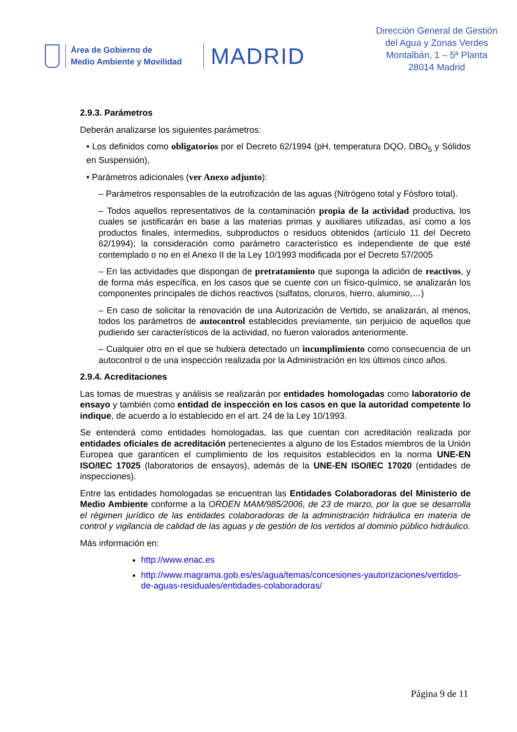Área de Gobierno de
Medio Ambiente y Movilidad
MADRID
Dirección General de Gestión
del Agua y Zonas Verdes
Montalbán, 1 – 5ª Planta
28014 Madrid
2.9.3. Parámetros
Deberán analizarse los siguientes parámetros:
• Los definidos como obligatorios por el Decreto 62/1994 (pH, temperatura DQO, DBO<sub>5</sub> y Sólidos en Suspensión),
• Parámetros adicionales (ver Anexo adjunto):
– Parámetros responsables de la eutrofización de las aguas (Nitrógeno total y Fósforo total).
– Todos aquellos representativos de la contaminación propia de la actividad productiva, los cuales se justificarán en base a las materias primas y auxiliares utilizadas, así como a los productos finales, intermedios, subproductos o residuos obtenidos (artículo 11 del Decreto 62/1994); la consideración como parámetro característico es independiente de que esté contemplado o no en el Anexo II de la Ley 10/1993 modificada por el Decreto 57/2005
– En las actividades que dispongan de pretratamiento que suponga la adición de reactivos, y de forma más específica, en los casos que se cuente con un físico-químico, se analizarán los componentes principales de dichos reactivos (sulfatos, cloruros, hierro, aluminio,…)
– En caso de solicitar la renovación de una Autorización de Vertido, se analizarán, al menos, todos los parámetros de autocontrol establecidos previamente, sin perjuicio de aquellos que pudiendo ser característicos de la actividad, no fueron valorados anteriormente.
– Cualquier otro en el que se hubiera detectado un incumplimiento como consecuencia de un autocontrol o de una inspección realizada por la Administración en los últimos cinco años.
2.9.4. Acreditaciones
Las tomas de muestras y análisis se realizarán por entidades homologadas como laboratorio de ensayo y también como entidad de inspección en los casos en que la autoridad competente lo indique, de acuerdo a lo establecido en el art. 24 de la Ley 10/1993.
Se entenderá como entidades homologadas, las que cuentan con acreditación realizada por entidades oficiales de acreditación pertenecientes a alguno de los Estados miembros de la Unión Europea que garanticen el cumplimiento de los requisitos establecidos en la norma UNE-EN ISO/IEC 17025 (laboratorios de ensayos), además de la UNE-EN ISO/IEC 17020 (entidades de inspecciones).
Entre las entidades homologadas se encuentran las Entidades Colaboradoras del Ministerio de Medio Ambiente conforme a la ORDEN MAM/985/2006, de 23 de marzo, por la que se desarrolla el régimen jurídico de las entidades colaboradoras de la administración hidráulica en materia de control y vigilancia de calidad de las aguas y de gestión de los vertidos al dominio público hidráulico.
Más información en:
http://www.enac.es
http://www.magrama.gob.es/es/agua/temas/concesiones-yautorizaciones/vertidos-de-aguas-residuales/entidades-colaboradoras/
Página 9 de 11